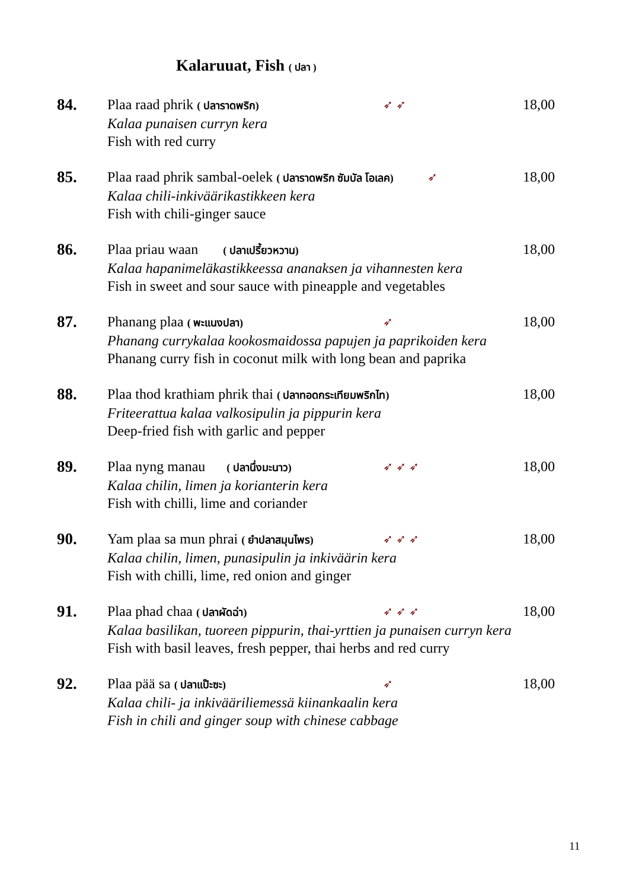Kalaruuat, Fish ( ปลา )
84. Plaa raad phrik ( ปลาราดพริก) ➶ ➶ 18,00
Kalaa punaisen curryn kera
Fish with red curry
85. Plaa raad phrik sambal-oelek ( ปลาราดพริก ซัมบัล โอเลค) ➶ 18,00
Kalaa chili-inkiväärikastikkeen kera
Fish with chili-ginger sauce
86. Plaa priau waan ( ปลาเปรี้ยวหวาน) 18,00
Kalaa hapanimeläkastikkeessa ananaksen ja vihannesten kera
Fish in sweet and sour sauce with pineapple and vegetables
87. Phanang plaa ( พะแนงปลา) ➶ 18,00
Phanang currykalaa kookosmaidossa papujen ja paprikoiden kera
Phanang curry fish in coconut milk with long bean and paprika
88. Plaa thod krathiam phrik thai ( ปลาทอดกระเทียมพริกไท) 18,00
Friteerattua kalaa valkosipulin ja pippurin kera
Deep-fried fish with garlic and pepper
89. Plaa nyng manau ( ปลานึ่งมะนาว) ➶ ➶ ➶ 18,00
Kalaa chilin, limen ja korianterin kera
Fish with chilli, lime and coriander
90. Yam plaa sa mun phrai ( ยำปลาสมุนไพร) ➶ ➶ ➶ 18,00
Kalaa chilin, limen, punasipulin ja inkiväärin kera
Fish with chilli, lime, red onion and ginger
91. Plaa phad chaa ( ปลาผัดฉ่า) ➶ ➶ ➶ 18,00
Kalaa basilikan, tuoreen pippurin, thai-yrttien ja punaisen curryn kera
Fish with basil leaves, fresh pepper, thai herbs and red curry
92. Plaa pää sa ( ปลาแป๊ะซะ) ➶ 18,00
Kalaa chili- ja inkivääriliemessä kiinankaalin kera
Fish in chili and ginger soup with chinese cabbage
11